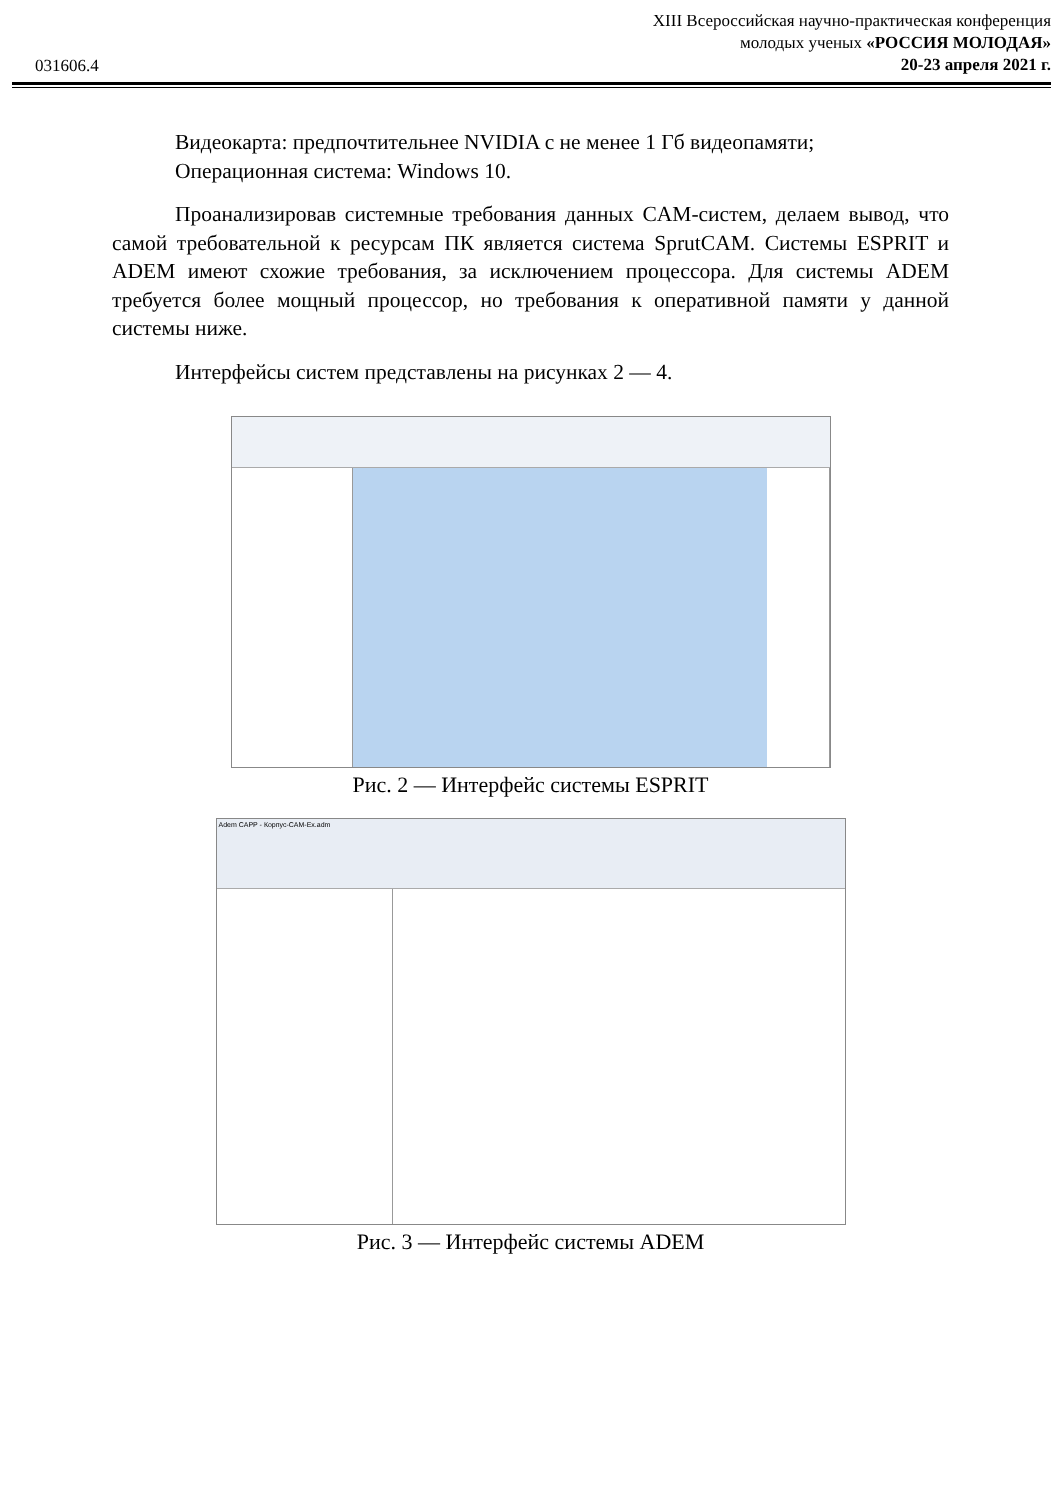031606.4
XIII Всероссийская научно-практическая конференция
молодых ученых «РОССИЯ МОЛОДАЯ»
20-23 апреля 2021 г.
Видеокарта: предпочтительнее NVIDIA с не менее 1 Гб видеопамяти;
Операционная система: Windows 10.
Проанализировав системные требования данных CAM-систем, делаем вывод, что самой требовательной к ресурсам ПК является система SprutCAM. Системы ESPRIT и ADEM имеют схожие требования, за исключением процессора. Для системы ADEM требуется более мощный процессор, но требования к оперативной памяти у данной системы ниже.
Интерфейсы систем представлены на рисунках 2 — 4.
Рис. 2 — Интерфейс системы ESPRIT
Adem CAPP - Корпус-CAM-Ex.adm
Рис. 3 — Интерфейс системы ADEM